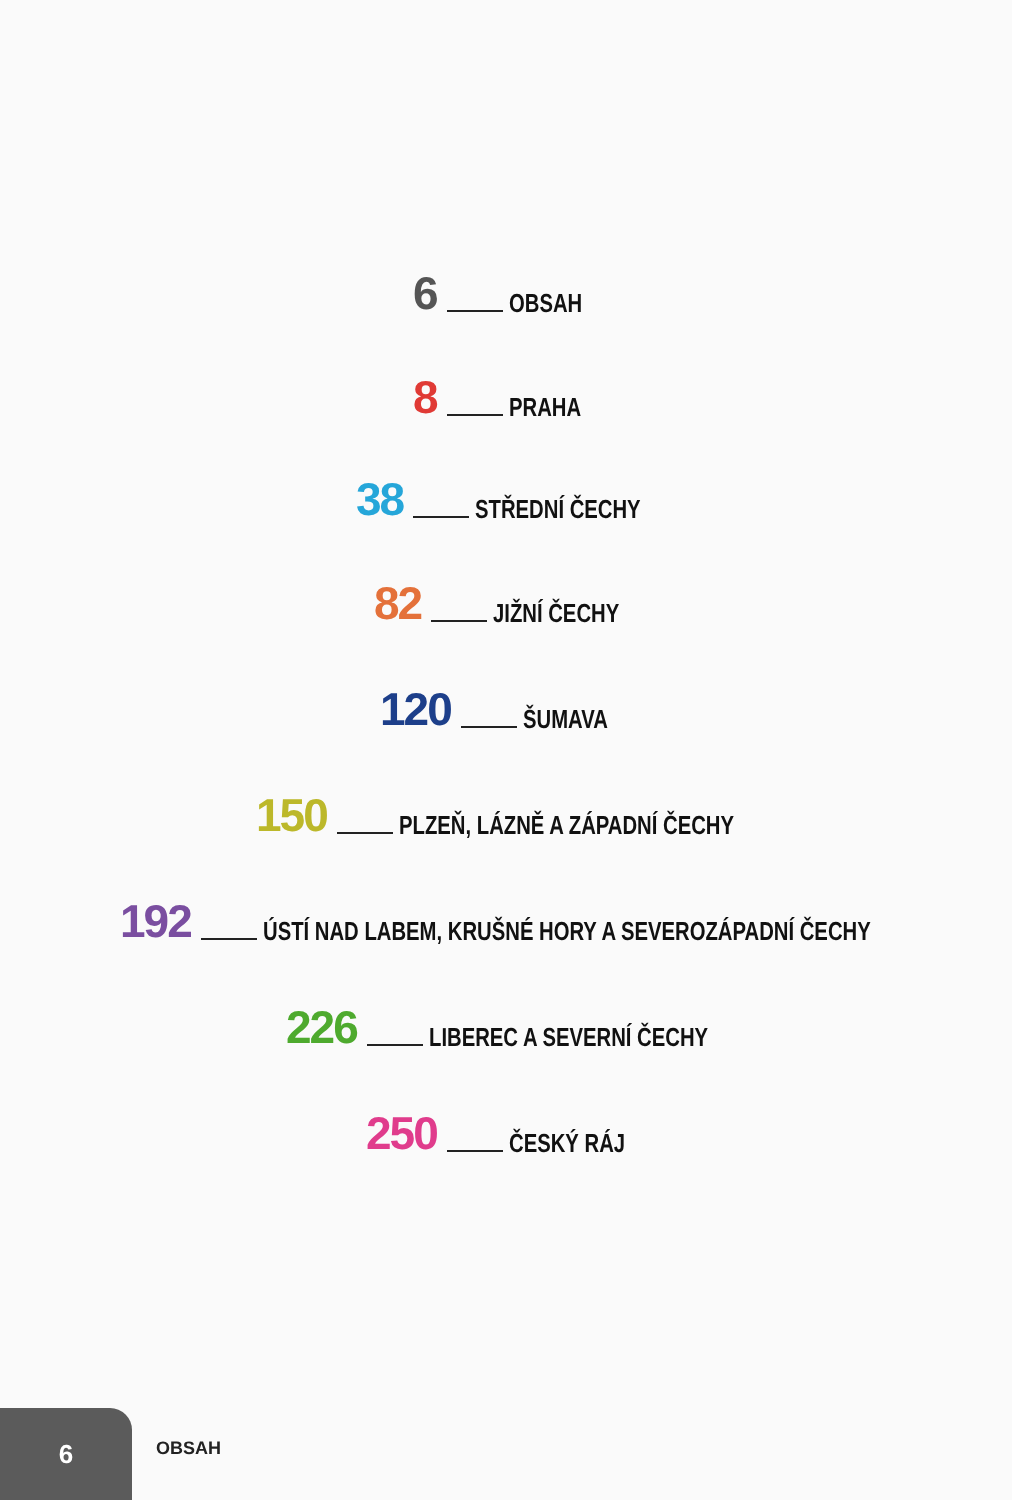6 OBSAH
8 PRAHA
38 STŘEDNÍ ČECHY
82 JIŽNÍ ČECHY
120 ŠUMAVA
150 PLZEŇ, LÁZNĚ A ZÁPADNÍ ČECHY
192 ÚSTÍ NAD LABEM, KRUŠNÉ HORY A SEVEROZÁPADNÍ ČECHY
226 LIBEREC A SEVERNÍ ČECHY
250 ČESKÝ RÁJ
6
OBSAH